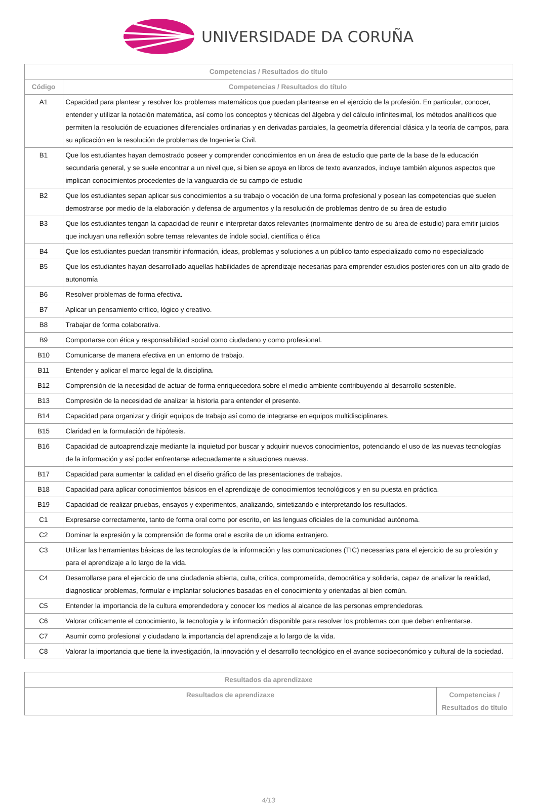UNIVERSIDADE DA CORUÑA
| Competencias / Resultados do título | |
| --- | --- |
| Código | Competencias / Resultados do título |
| A1 | Capacidad para plantear y resolver los problemas matemáticos que puedan plantearse en el ejercicio de la profesión. En particular, conocer, entender y utilizar la notación matemática, así como los conceptos y técnicas del álgebra y del cálculo infinitesimal, los métodos analíticos que permiten la resolución de ecuaciones diferenciales ordinarias y en derivadas parciales, la geometría diferencial clásica y la teoría de campos, para su aplicación en la resolución de problemas de Ingeniería Civil. |
| B1 | Que los estudiantes hayan demostrado poseer y comprender conocimientos en un área de estudio que parte de la base de la educación secundaria general, y se suele encontrar a un nivel que, si bien se apoya en libros de texto avanzados, incluye también algunos aspectos que implican conocimientos procedentes de la vanguardia de su campo de estudio |
| B2 | Que los estudiantes sepan aplicar sus conocimientos a su trabajo o vocación de una forma profesional y posean las competencias que suelen demostrarse por medio de la elaboración y defensa de argumentos y la resolución de problemas dentro de su área de estudio |
| B3 | Que los estudiantes tengan la capacidad de reunir e interpretar datos relevantes (normalmente dentro de su área de estudio) para emitir juicios que incluyan una reflexión sobre temas relevantes de índole social, científica o ética |
| B4 | Que los estudiantes puedan transmitir información, ideas, problemas y soluciones a un público tanto especializado como no especializado |
| B5 | Que los estudiantes hayan desarrollado aquellas habilidades de aprendizaje necesarias para emprender estudios posteriores con un alto grado de autonomía |
| B6 | Resolver problemas de forma efectiva. |
| B7 | Aplicar un pensamiento crítico, lógico y creativo. |
| B8 | Trabajar de forma colaborativa. |
| B9 | Comportarse con ética y responsabilidad social como ciudadano y como profesional. |
| B10 | Comunicarse de manera efectiva en un entorno de trabajo. |
| B11 | Entender y aplicar el marco legal de la disciplina. |
| B12 | Comprensión de la necesidad de actuar de forma enriquecedora sobre el medio ambiente contribuyendo al desarrollo sostenible. |
| B13 | Compresión de la necesidad de analizar la historia para entender el presente. |
| B14 | Capacidad para organizar y dirigir equipos de trabajo así como de integrarse en equipos multidisciplinares. |
| B15 | Claridad en la formulación de hipótesis. |
| B16 | Capacidad de autoaprendizaje mediante la inquietud por buscar y adquirir nuevos conocimientos, potenciando el uso de las nuevas tecnologías de la información y así poder enfrentarse adecuadamente a situaciones nuevas. |
| B17 | Capacidad para aumentar la calidad en el diseño gráfico de las presentaciones de trabajos. |
| B18 | Capacidad para aplicar conocimientos básicos en el aprendizaje de conocimientos tecnológicos y en su puesta en práctica. |
| B19 | Capacidad de realizar pruebas, ensayos y experimentos, analizando, sintetizando e interpretando los resultados. |
| C1 | Expresarse correctamente, tanto de forma oral como por escrito, en las lenguas oficiales de la comunidad autónoma. |
| C2 | Dominar la expresión y la comprensión de forma oral e escrita de un idioma extranjero. |
| C3 | Utilizar las herramientas básicas de las tecnologías de la información y las comunicaciones (TIC) necesarias para el ejercicio de su profesión y para el aprendizaje a lo largo de la vida. |
| C4 | Desarrollarse para el ejercicio de una ciudadanía abierta, culta, crítica, comprometida, democrática y solidaria, capaz de analizar la realidad, diagnosticar problemas, formular e implantar soluciones basadas en el conocimiento y orientadas al bien común. |
| C5 | Entender la importancia de la cultura emprendedora y conocer los medios al alcance de las personas emprendedoras. |
| C6 | Valorar críticamente el conocimiento, la tecnología y la información disponible para resolver los problemas con que deben enfrentarse. |
| C7 | Asumir como profesional y ciudadano la importancia del aprendizaje a lo largo de la vida. |
| C8 | Valorar la importancia que tiene la investigación, la innovación y el desarrollo tecnológico en el avance socioeconómico y cultural de la sociedad. |
| Resultados da aprendizaxe | |
| --- | --- |
| Resultados de aprendizaxe | Competencias / Resultados do título |
4/13